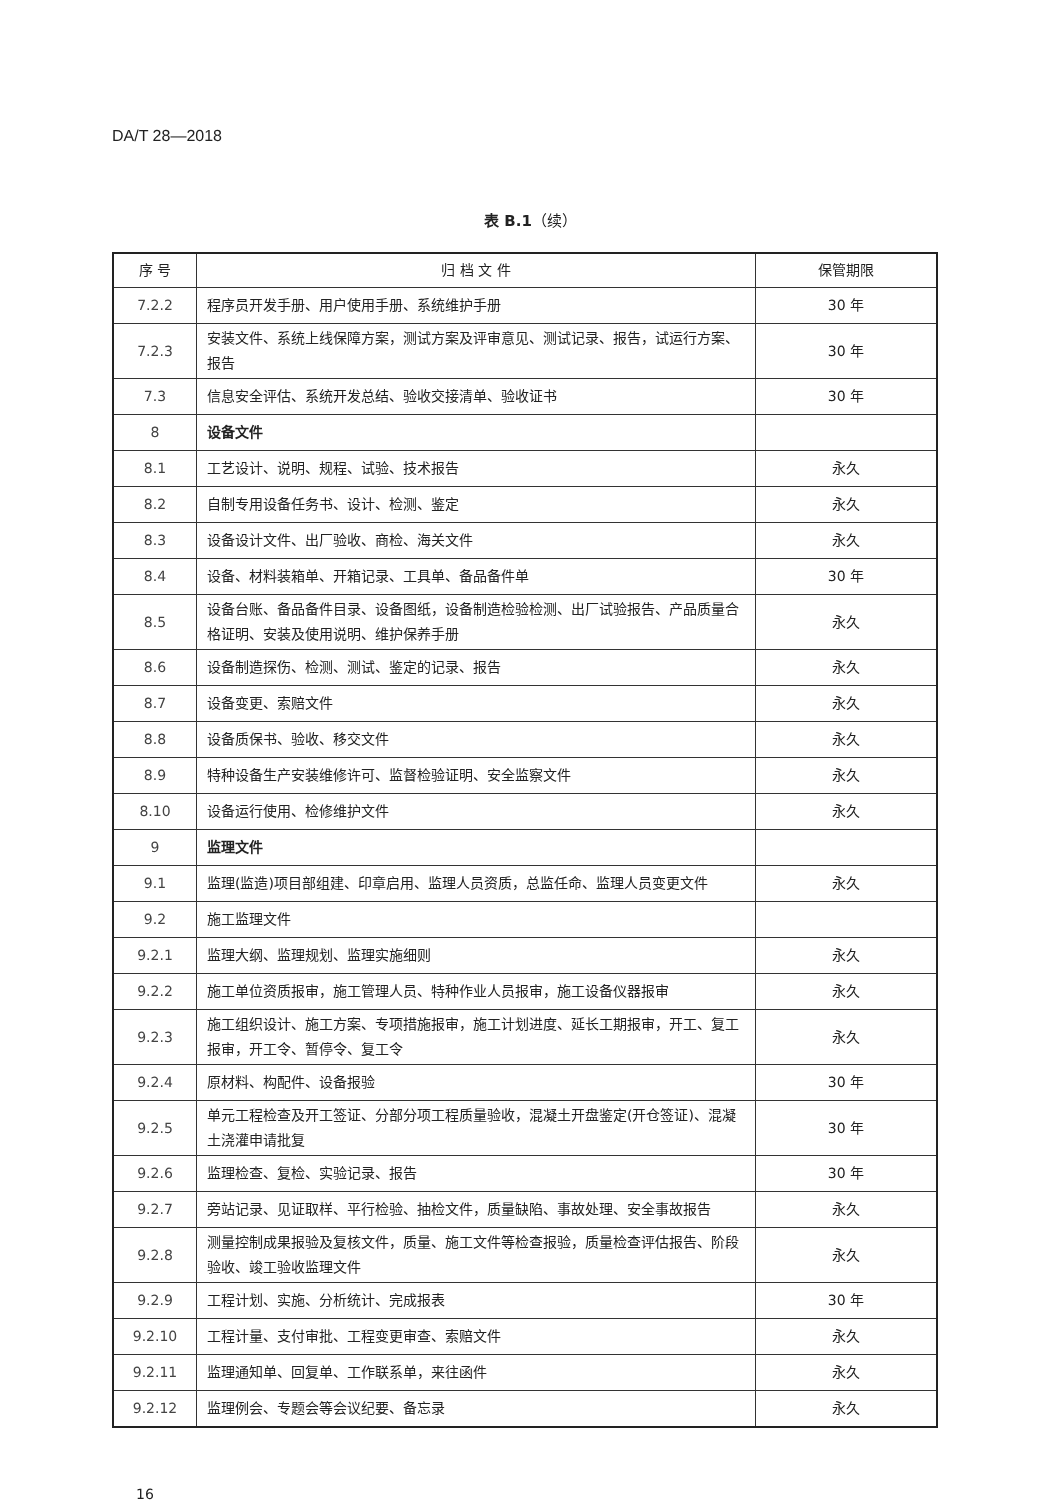DA/T 28—2018
表 B.1（续）
| 序 号 | 归 档 文 件 | 保管期限 |
| --- | --- | --- |
| 7.2.2 | 程序员开发手册、用户使用手册、系统维护手册 | 30 年 |
| 7.2.3 | 安装文件、系统上线保障方案，测试方案及评审意见、测试记录、报告，试运行方案、报告 | 30 年 |
| 7.3 | 信息安全评估、系统开发总结、验收交接清单、验收证书 | 30 年 |
| 8 | 设备文件 | |
| 8.1 | 工艺设计、说明、规程、试验、技术报告 | 永久 |
| 8.2 | 自制专用设备任务书、设计、检测、鉴定 | 永久 |
| 8.3 | 设备设计文件、出厂验收、商检、海关文件 | 永久 |
| 8.4 | 设备、材料装箱单、开箱记录、工具单、备品备件单 | 30 年 |
| 8.5 | 设备台账、备品备件目录、设备图纸，设备制造检验检测、出厂试验报告、产品质量合格证明、安装及使用说明、维护保养手册 | 永久 |
| 8.6 | 设备制造探伤、检测、测试、鉴定的记录、报告 | 永久 |
| 8.7 | 设备变更、索赔文件 | 永久 |
| 8.8 | 设备质保书、验收、移交文件 | 永久 |
| 8.9 | 特种设备生产安装维修许可、监督检验证明、安全监察文件 | 永久 |
| 8.10 | 设备运行使用、检修维护文件 | 永久 |
| 9 | 监理文件 | |
| 9.1 | 监理(监造)项目部组建、印章启用、监理人员资质，总监任命、监理人员变更文件 | 永久 |
| 9.2 | 施工监理文件 | |
| 9.2.1 | 监理大纲、监理规划、监理实施细则 | 永久 |
| 9.2.2 | 施工单位资质报审，施工管理人员、特种作业人员报审，施工设备仪器报审 | 永久 |
| 9.2.3 | 施工组织设计、施工方案、专项措施报审，施工计划进度、延长工期报审，开工、复工报审，开工令、暂停令、复工令 | 永久 |
| 9.2.4 | 原材料、构配件、设备报验 | 30 年 |
| 9.2.5 | 单元工程检查及开工签证、分部分项工程质量验收，混凝土开盘鉴定(开仓签证)、混凝土浇灌申请批复 | 30 年 |
| 9.2.6 | 监理检查、复检、实验记录、报告 | 30 年 |
| 9.2.7 | 旁站记录、见证取样、平行检验、抽检文件，质量缺陷、事故处理、安全事故报告 | 永久 |
| 9.2.8 | 测量控制成果报验及复核文件，质量、施工文件等检查报验，质量检查评估报告、阶段验收、竣工验收监理文件 | 永久 |
| 9.2.9 | 工程计划、实施、分析统计、完成报表 | 30 年 |
| 9.2.10 | 工程计量、支付审批、工程变更审查、索赔文件 | 永久 |
| 9.2.11 | 监理通知单、回复单、工作联系单，来往函件 | 永久 |
| 9.2.12 | 监理例会、专题会等会议纪要、备忘录 | 永久 |
16